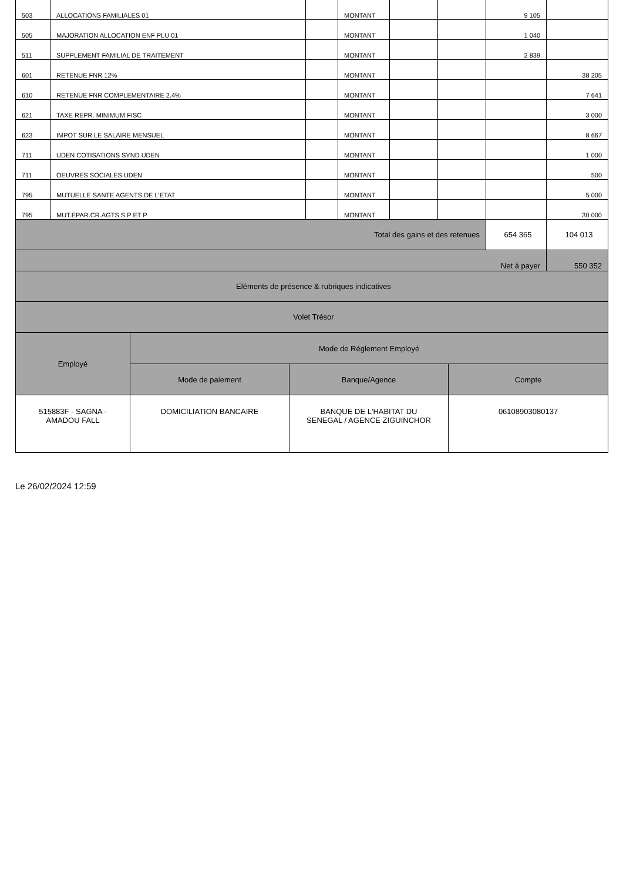| 503 | ALLOCATIONS FAMILIALES 01 | | MONTANT | | | 9 105 | |
| 505 | MAJORATION ALLOCATION ENF PLU 01 | | MONTANT | | | 1 040 | |
| 511 | SUPPLEMENT FAMILIAL DE TRAITEMENT | | MONTANT | | | 2 839 | |
| 601 | RETENUE FNR 12% | | MONTANT | | | | 38 205 |
| 610 | RETENUE FNR COMPLEMENTAIRE 2.4% | | MONTANT | | | | 7 641 |
| 621 | TAXE REPR. MINIMUM FISC | | MONTANT | | | | 3 000 |
| 623 | IMPOT SUR LE SALAIRE MENSUEL | | MONTANT | | | | 8 667 |
| 711 | UDEN COTISATIONS SYND.UDEN | | MONTANT | | | | 1 000 |
| 711 | OEUVRES SOCIALES UDEN | | MONTANT | | | | 500 |
| 795 | MUTUELLE SANTE AGENTS DE L'ETAT | | MONTANT | | | | 5 000 |
| 795 | MUT.EPAR.CR.AGTS.S P ET P | | MONTANT | | | | 30 000 |
| Total des gains et des retenues | | | | | | 654 365 | 104 013 |
| Net à payer | | | | | | | 550 352 |
| Eléments de présence & rubriques indicatives | | | | | | | |
| Volet Trésor | | | | | | | |
| Employé | Mode de Réglement Employé | | |
| | Mode de paiement | Banque/Agence | Compte |
| 515883F - SAGNA - AMADOU FALL | DOMICILIATION BANCAIRE | BANQUE DE L'HABITAT DU SENEGAL / AGENCE ZIGUINCHOR | 06108903080137 |
Le 26/02/2024 12:59